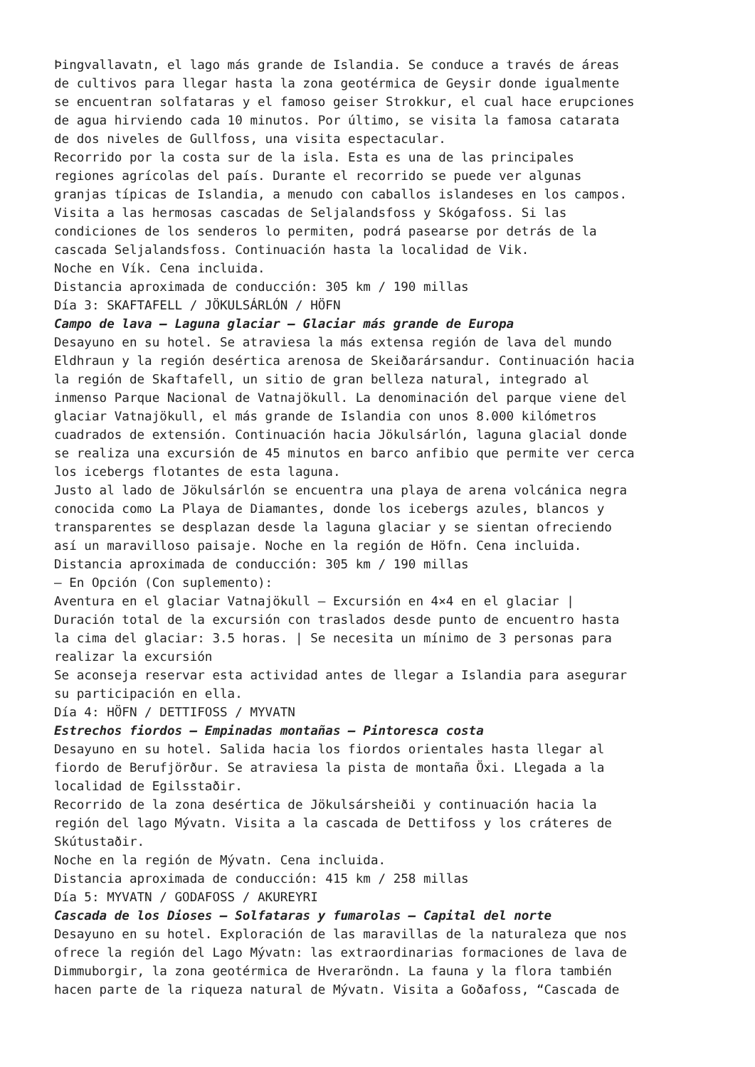Þingvallavatn, el lago más grande de Islandia. Se conduce a través de áreas
de cultivos para llegar hasta la zona geotérmica de Geysir donde igualmente
se encuentran solfataras y el famoso geiser Strokkur, el cual hace erupciones
de agua hirviendo cada 10 minutos. Por último, se visita la famosa catarata
de dos niveles de Gullfoss, una visita espectacular.
Recorrido por la costa sur de la isla. Esta es una de las principales
regiones agrícolas del país. Durante el recorrido se puede ver algunas
granjas típicas de Islandia, a menudo con caballos islandeses en los campos.
Visita a las hermosas cascadas de Seljalandsfoss y Skógafoss. Si las
condiciones de los senderos lo permiten, podrá pasearse por detrás de la
cascada Seljalandsfoss. Continuación hasta la localidad de Vik.
Noche en Vík. Cena incluida.
Distancia aproximada de conducción: 305 km / 190 millas
Día 3: SKAFTAFELL / JÖKULSÁRLÓN / HÖFN
Campo de lava – Laguna glaciar – Glaciar más grande de Europa
Desayuno en su hotel. Se atraviesa la más extensa región de lava del mundo
Eldhraun y la región desértica arenosa de Skeiðarársandur. Continuación hacia
la región de Skaftafell, un sitio de gran belleza natural, integrado al
inmenso Parque Nacional de Vatnajökull. La denominación del parque viene del
glaciar Vatnajökull, el más grande de Islandia con unos 8.000 kilómetros
cuadrados de extensión. Continuación hacia Jökulsárlón, laguna glacial donde
se realiza una excursión de 45 minutos en barco anfibio que permite ver cerca
los icebergs flotantes de esta laguna.
Justo al lado de Jökulsárlón se encuentra una playa de arena volcánica negra
conocida como La Playa de Diamantes, donde los icebergs azules, blancos y
transparentes se desplazan desde la laguna glaciar y se sientan ofreciendo
así un maravilloso paisaje. Noche en la región de Höfn. Cena incluida.
Distancia aproximada de conducción: 305 km / 190 millas
– En Opción (Con suplemento):
Aventura en el glaciar Vatnajökull – Excursión en 4×4 en el glaciar |
Duración total de la excursión con traslados desde punto de encuentro hasta
la cima del glaciar: 3.5 horas. | Se necesita un mínimo de 3 personas para
realizar la excursión
Se aconseja reservar esta actividad antes de llegar a Islandia para asegurar
su participación en ella.
Día 4: HÖFN / DETTIFOSS / MYVATN
Estrechos fiordos – Empinadas montañas – Pintoresca costa
Desayuno en su hotel. Salida hacia los fiordos orientales hasta llegar al
fiordo de Berufjörður. Se atraviesa la pista de montaña Öxi. Llegada a la
localidad de Egilsstaðir.
Recorrido de la zona desértica de Jökulsársheiði y continuación hacia la
región del lago Mývatn. Visita a la cascada de Dettifoss y los cráteres de
Skútustaðir.
Noche en la región de Mývatn. Cena incluida.
Distancia aproximada de conducción: 415 km / 258 millas
Día 5: MYVATN / GODAFOSS / AKUREYRI
Cascada de los Dioses – Solfataras y fumarolas – Capital del norte
Desayuno en su hotel. Exploración de las maravillas de la naturaleza que nos
ofrece la región del Lago Mývatn: las extraordinarias formaciones de lava de
Dimmuborgir, la zona geotérmica de Hveraröndn. La fauna y la flora también
hacen parte de la riqueza natural de Mývatn. Visita a Goðafoss, “Cascada de